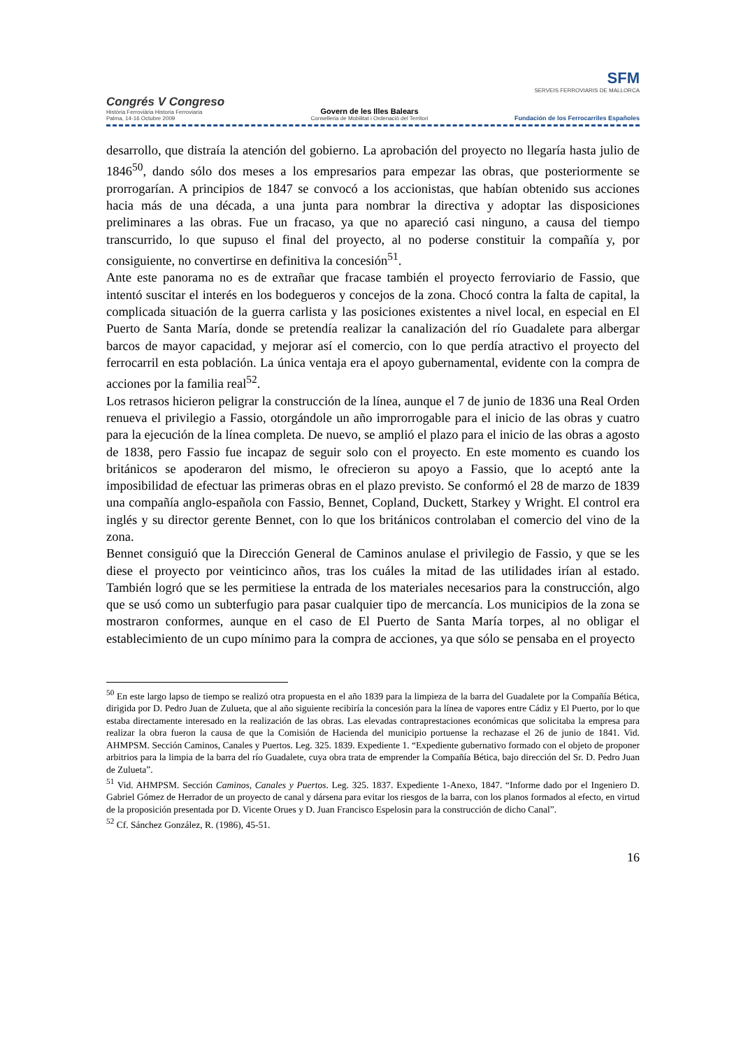Congrés V Congreso
Història Ferroviària Historia Ferroviaria
Palma, 14-16 Octubre 2009
Govern de les Illes Balears
Conselleria de Mobilitat i Ordenació del Territori
SFM
SERVEIS FERROVIARIS DE MALLORCA
Fundación de los Ferrocarriles Españoles
desarrollo, que distraía la atención del gobierno. La aprobación del proyecto no llegaría hasta julio de 1846<sup>50</sup>, dando sólo dos meses a los empresarios para empezar las obras, que posteriormente se prorrogarían. A principios de 1847 se convocó a los accionistas, que habían obtenido sus acciones hacia más de una década, a una junta para nombrar la directiva y adoptar las disposiciones preliminares a las obras. Fue un fracaso, ya que no apareció casi ninguno, a causa del tiempo transcurrido, lo que supuso el final del proyecto, al no poderse constituir la compañía y, por consiguiente, no convertirse en definitiva la concesión<sup>51</sup>.
Ante este panorama no es de extrañar que fracase también el proyecto ferroviario de Fassio, que intentó suscitar el interés en los bodegueros y concejos de la zona. Chocó contra la falta de capital, la complicada situación de la guerra carlista y las posiciones existentes a nivel local, en especial en El Puerto de Santa María, donde se pretendía realizar la canalización del río Guadalete para albergar barcos de mayor capacidad, y mejorar así el comercio, con lo que perdía atractivo el proyecto del ferrocarril en esta población. La única ventaja era el apoyo gubernamental, evidente con la compra de acciones por la familia real<sup>52</sup>.
Los retrasos hicieron peligrar la construcción de la línea, aunque el 7 de junio de 1836 una Real Orden renueva el privilegio a Fassio, otorgándole un año improrrogable para el inicio de las obras y cuatro para la ejecución de la línea completa. De nuevo, se amplió el plazo para el inicio de las obras a agosto de 1838, pero Fassio fue incapaz de seguir solo con el proyecto. En este momento es cuando los británicos se apoderaron del mismo, le ofrecieron su apoyo a Fassio, que lo aceptó ante la imposibilidad de efectuar las primeras obras en el plazo previsto. Se conformó el 28 de marzo de 1839 una compañía anglo-española con Fassio, Bennet, Copland, Duckett, Starkey y Wright. El control era inglés y su director gerente Bennet, con lo que los británicos controlaban el comercio del vino de la zona.
Bennet consiguió que la Dirección General de Caminos anulase el privilegio de Fassio, y que se les diese el proyecto por veinticinco años, tras los cuáles la mitad de las utilidades irían al estado. También logró que se les permitiese la entrada de los materiales necesarios para la construcción, algo que se usó como un subterfugio para pasar cualquier tipo de mercancía. Los municipios de la zona se mostraron conformes, aunque en el caso de El Puerto de Santa María torpes, al no obligar el establecimiento de un cupo mínimo para la compra de acciones, ya que sólo se pensaba en el proyecto
<sup>50</sup> En este largo lapso de tiempo se realizó otra propuesta en el año 1839 para la limpieza de la barra del Guadalete por la Compañía Bética, dirigida por D. Pedro Juan de Zulueta, que al año siguiente recibiría la concesión para la línea de vapores entre Cádiz y El Puerto, por lo que estaba directamente interesado en la realización de las obras. Las elevadas contraprestaciones económicas que solicitaba la empresa para realizar la obra fueron la causa de que la Comisión de Hacienda del municipio portuense la rechazase el 26 de junio de 1841. Vid. AHMPSM. Sección Caminos, Canales y Puertos. Leg. 325. 1839. Expediente 1. “Expediente gubernativo formado con el objeto de proponer arbitrios para la limpia de la barra del río Guadalete, cuya obra trata de emprender la Compañía Bética, bajo dirección del Sr. D. Pedro Juan de Zulueta”.
<sup>51</sup> Vid. AHMPSM. Sección Caminos, Canales y Puertos. Leg. 325. 1837. Expediente 1-Anexo, 1847. “Informe dado por el Ingeniero D. Gabriel Gómez de Herrador de un proyecto de canal y dársena para evitar los riesgos de la barra, con los planos formados al efecto, en virtud de la proposición presentada por D. Vicente Orues y D. Juan Francisco Espelosin para la construcción de dicho Canal”.
<sup>52</sup> Cf. Sánchez González, R. (1986), 45-51.
16